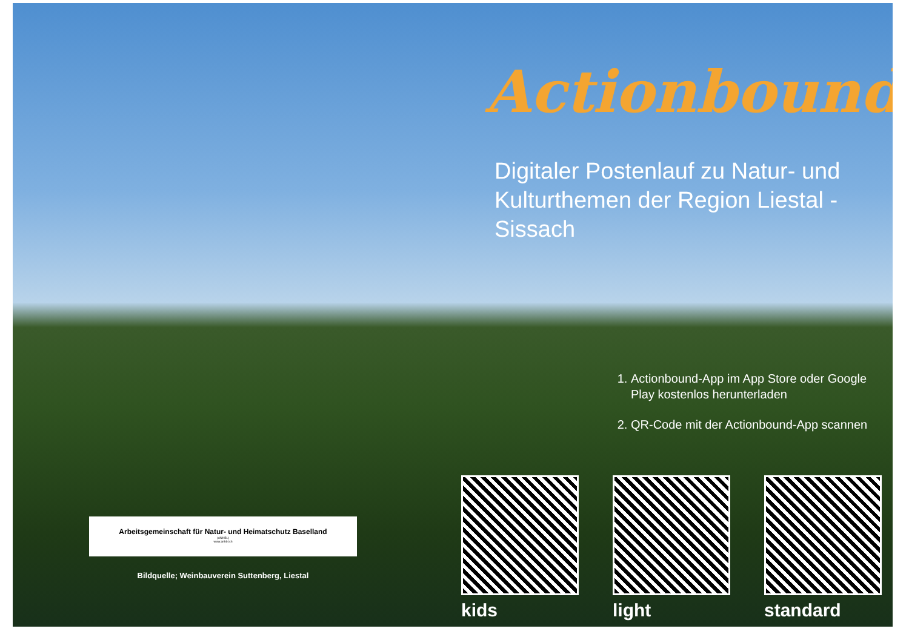Actionbound
Digitaler Postenlauf zu Natur- und Kulturthemen der Region Liestal - Sissach
1. Actionbound-App im App Store oder Google Play kostenlos herunterladen
2. QR-Code mit der Actionbound-App scannen
Arbeitsgemeinschaft für Natur- und Heimatschutz Baselland
(ANHBL)
www.anhbl.ch
Bildquelle; Weinbauverein Suttenberg, Liestal
kids light standard